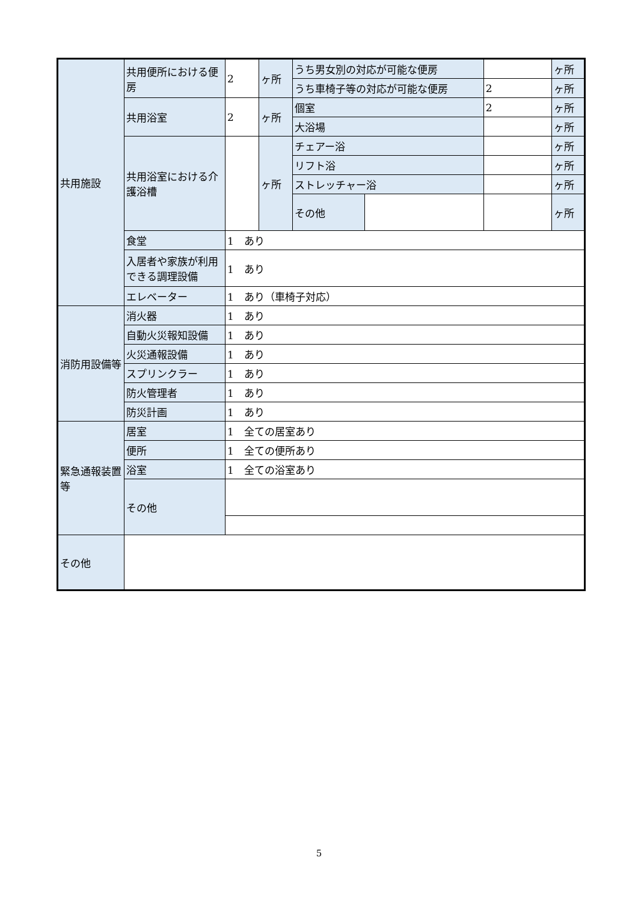| 共用施設 | 共用便所における便房 | 2 | ヶ所 | うち男女別の対応が可能な便房 | | | ヶ所 |
| | | | | うち車椅子等の対応が可能な便房 | | 2 | ヶ所 |
| | 共用浴室 | 2 | ヶ所 | 個室 | | 2 | ヶ所 |
| | | | | 大浴場 | | | ヶ所 |
| | 共用浴室における介護浴槽 | | ヶ所 | チェアー浴 | | | ヶ所 |
| | | | | リフト浴 | | | ヶ所 |
| | | | | ストレッチャー浴 | | | ヶ所 |
| | | | | その他 | | | ヶ所 |
| | 食堂 | 1 あり | | | | | |
| | 入居者や家族が利用できる調理設備 | 1 あり | | | | | |
| | エレベーター | 1 あり（車椅子対応） | | | | | |
| 消防用設備等 | 消火器 | 1 あり | | | | | |
| | 自動火災報知設備 | 1 あり | | | | | |
| | 火災通報設備 | 1 あり | | | | | |
| | スプリンクラー | 1 あり | | | | | |
| | 防火管理者 | 1 あり | | | | | |
| | 防災計画 | 1 あり | | | | | |
| 緊急通報装置等 | 居室 | 1 全ての居室あり | | | | | |
| | 便所 | 1 全ての便所あり | | | | | |
| | 浴室 | 1 全ての浴室あり | | | | | |
| | その他 | | | | | | |
| その他 | | | | | | | |
5